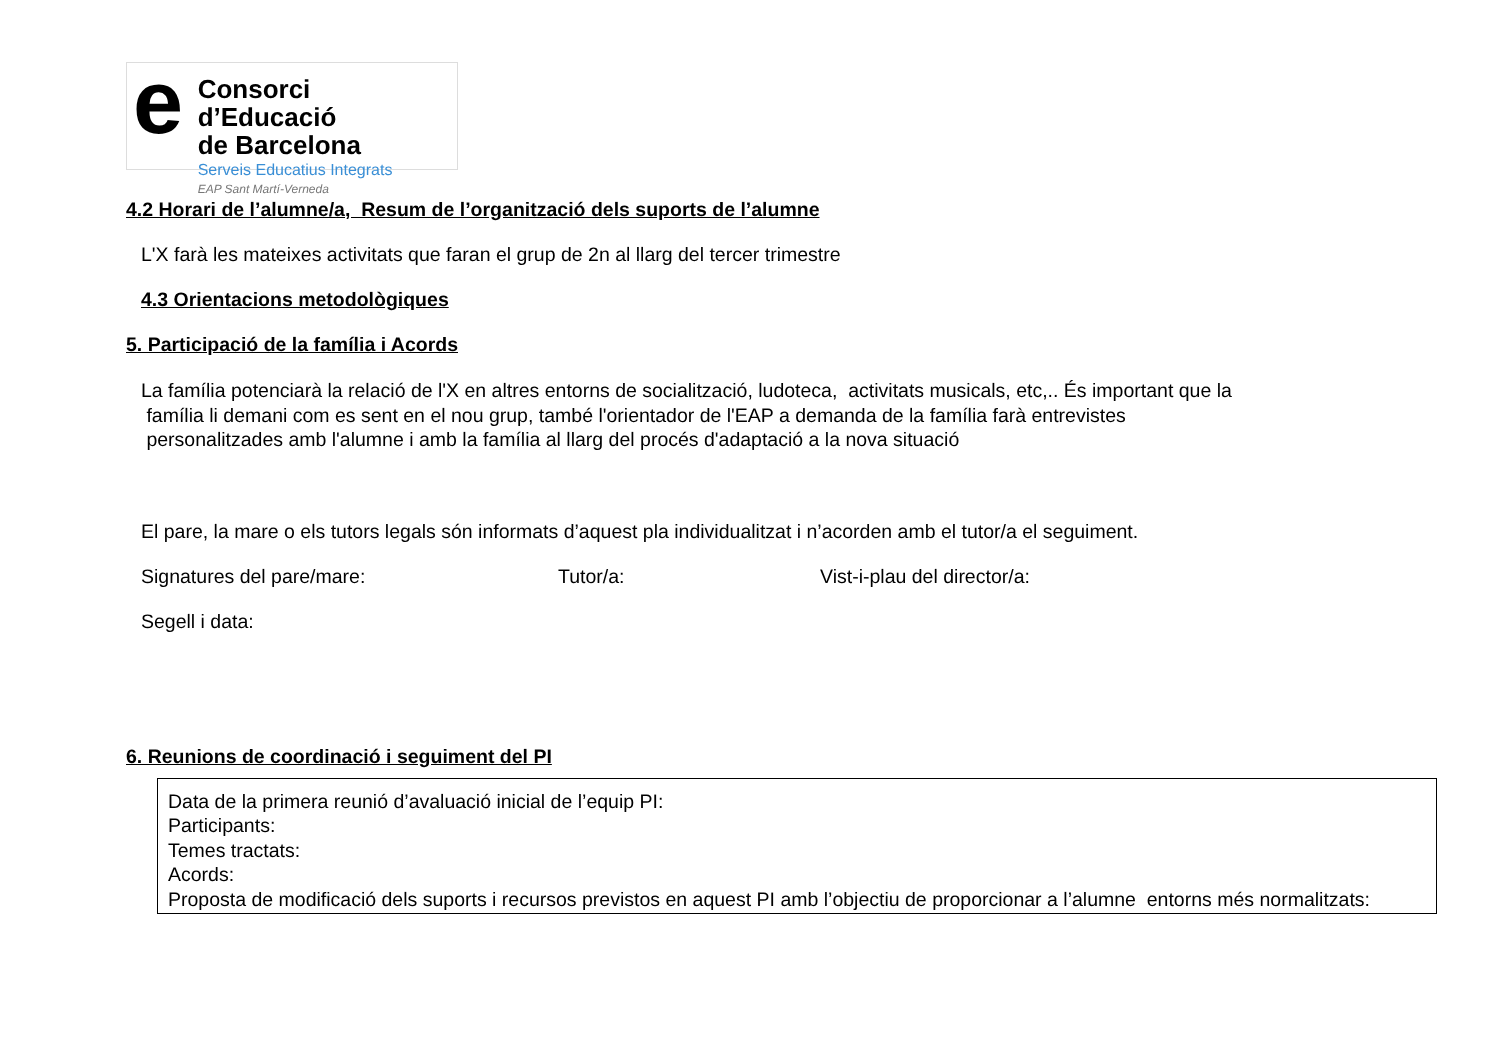e
Consorci d’Educació
de Barcelona
Serveis Educatius Integrats
EAP Sant Martí-Verneda
4.2 Horari de l’alumne/a, Resum de l’organització dels suports de l’alumne
L'X farà les mateixes activitats que faran el grup de 2n al llarg del tercer trimestre
4.3 Orientacions metodològiques
5. Participació de la família i Acords
La família potenciarà la relació de l'X en altres entorns de socialització, ludoteca, activitats musicals, etc,.. És important que la
família li demani com es sent en el nou grup, també l'orientador de l'EAP a demanda de la família farà entrevistes
personalitzades amb l'alumne i amb la família al llarg del procés d'adaptació a la nova situació
El pare, la mare o els tutors legals són informats d’aquest pla individualitzat i n’acorden amb el tutor/a el seguiment.
Signatures del pare/mare: Tutor/a: Vist-i-plau del director/a:
Segell i data:
6. Reunions de coordinació i seguiment del PI
Data de la primera reunió d’avaluació inicial de l’equip PI:
Participants:
Temes tractats:
Acords:
Proposta de modificació dels suports i recursos previstos en aquest PI amb l’objectiu de proporcionar a l’alumne entorns més normalitzats: